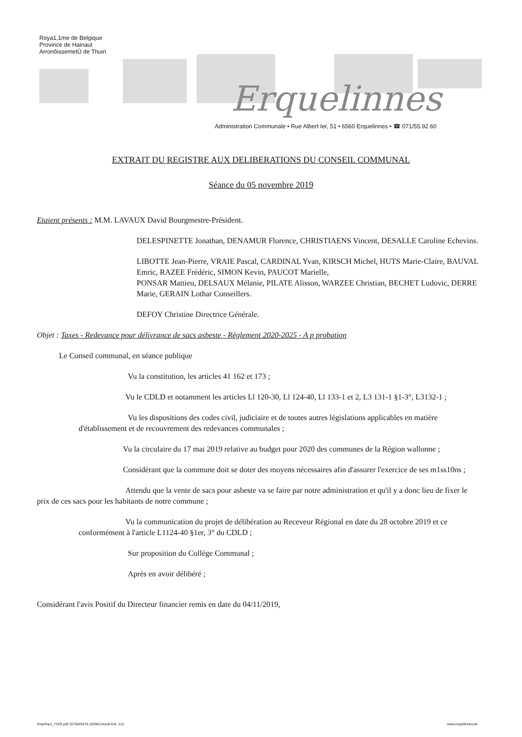Roya1,1me de Belgique
Province de Hainaut
ArronôissemetÙ de Thuin
Erquelinnes
Administration Communale • Rue Albert Ier, 51 • 6560 Erquelinnes • ☎ 071/55.92.60
EXTRAIT DU REGISTRE AUX DELIBERATIONS DU CONSEIL COMMUNAL
Séance du 05 novembre 2019
Etaient présents : M.M. LAVAUX David Bourgmestre-Président.
DELESPINETTE Jonathan, DENAMUR Florence, CHRISTIAENS Vincent, DESALLE Caroline Echevins.
LIBOTTE Jean-Pierre, VRAIE Pascal, CARDINAL Yvan, KIRSCH Michel, HUTS Marie-Claire, BAUVAL Emric, RAZEE Frédéric, SIMON Kevin, PAUCOT Marielle,
PONSAR Mattieu, DELSAUX Mélanie, PILATE Alisson, WARZEE Christian, BECHET Ludovic, DERRE Marie, GERAIN Lothar Conseillers.
DEFOY Christine Directrice Générale.
Objet : Taxes - Redevance pour délivrance de sacs asbeste - Règlement 2020-2025 - A p probation
Le Conseil communal, en séance publique
Vu la constitution, les articles 41 162 et 173 ;
Vu le CDLD et notamment les articles Ll 120-30, Ll 124-40, Ll 133-1 et 2, L3 131-1 §1-3°, L3132-1 ;
Vu les dispositions des codes civil, judiciaire et de toutes autres législations applicables en matière d'établissement et de recouvrement des redevances communales ;
Vu la circulaire du 17 mai 2019 relative au budget pour 2020 des communes de la Région wallonne ;
Considérant que la commune doit se doter des moyens nécessaires afin d'assurer l'exercice de ses m1ss10ns ;
Attendu que la vente de sacs pour asbeste va se faire par notre administration et qu'il y a donc lieu de fixer le prix de ces sacs pour les habitants de notre commune ;
Vu la communication du projet de délibération au Receveur Régional en date du 28 octobre 2019 et ce conformément à l'article L1124-40 §1er, 3° du CDLD ;
Sur proposition du Collège Communal ;
Après en avoir délibéré ;
Considérant l'avis Positif du Directeur financier remis en date du 04/11/2019,
/tmp/tmpJ_YDOI.pdf.1573649376.162901/result.Ddt -112- www.erquelinnes.be